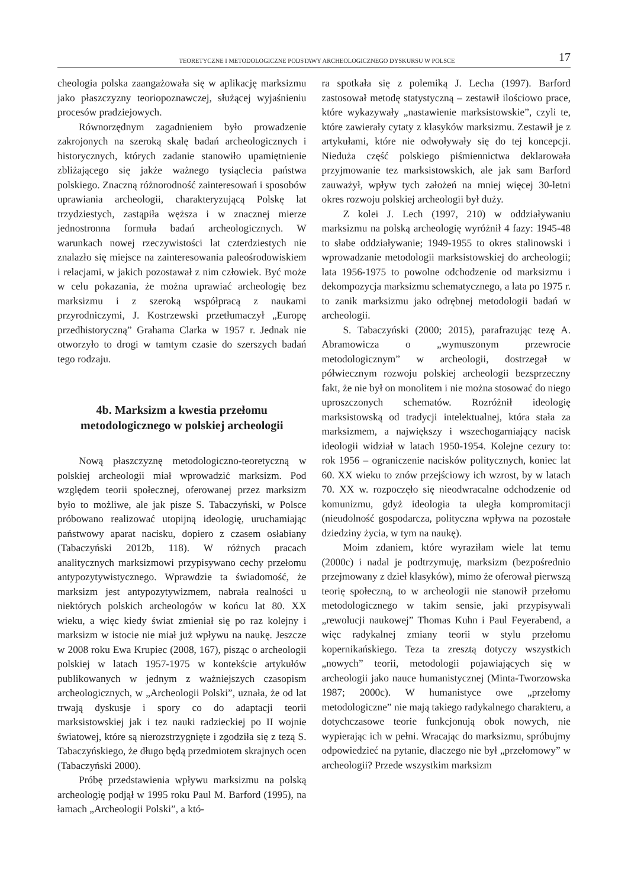TEORETYCZNE I METODOLOGICZNE PODSTAWY ARCHEOLOGICZNEGO DYSKURSU W POLSCE 17
cheologia polska zaangażowała się w aplikację marksizmu jako płaszczyzny teoriopoznawczej, służącej wyjaśnieniu procesów pradziejowych.
Równorzędnym zagadnieniem było prowadzenie zakrojonych na szeroką skalę badań archeologicznych i historycznych, których zadanie stanowiło upamiętnienie zbliżającego się jakże ważnego tysiąclecia państwa polskiego. Znaczną różnorodność zainteresowań i sposobów uprawiania archeologii, charakteryzującą Polskę lat trzydziestych, zastąpiła węższa i w znacznej mierze jednostronna formuła badań archeologicznych. W warunkach nowej rzeczywistości lat czterdziestych nie znalazło się miejsce na zainteresowania paleośrodowiskiem i relacjami, w jakich pozostawał z nim człowiek. Być może w celu pokazania, że można uprawiać archeologię bez marksizmu i z szeroką współpracą z naukami przyrodniczymi, J. Kostrzewski przetłumaczył „Europę przedhistoryczną” Grahama Clarka w 1957 r. Jednak nie otworzyło to drogi w tamtym czasie do szerszych badań tego rodzaju.
4b. Marksizm a kwestia przełomu metodologicznego w polskiej archeologii
Nową płaszczyznę metodologiczno-teoretyczną w polskiej archeologii miał wprowadzić marksizm. Pod względem teorii społecznej, oferowanej przez marksizm było to możliwe, ale jak pisze S. Tabaczyński, w Polsce próbowano realizować utopijną ideologię, uruchamiając państwowy aparat nacisku, dopiero z czasem osłabiany (Tabaczyński 2012b, 118). W różnych pracach analitycznych marksizmowi przypisywano cechy przełomu antypozytywistycznego. Wprawdzie ta świadomość, że marksizm jest antypozytywizmem, nabrała realności u niektórych polskich archeologów w końcu lat 80. XX wieku, a więc kiedy świat zmieniał się po raz kolejny i marksizm w istocie nie miał już wpływu na naukę. Jeszcze w 2008 roku Ewa Krupiec (2008, 167), pisząc o archeologii polskiej w latach 1957-1975 w kontekście artykułów publikowanych w jednym z ważniejszych czasopism archeologicznych, w „Archeologii Polski”, uznała, że od lat trwają dyskusje i spory co do adaptacji teorii marksistowskiej jak i tez nauki radzieckiej po II wojnie światowej, które są nierozstrzygnięte i zgodziła się z tezą S. Tabaczyńskiego, że długo będą przedmiotem skrajnych ocen (Tabaczyński 2000).
Próbę przedstawienia wpływu marksizmu na polską archeologię podjął w 1995 roku Paul M. Barford (1995), na łamach „Archeologii Polski”, a któ-
ra spotkała się z polemiką J. Lecha (1997). Barford zastosował metodę statystyczną – zestawił ilościowo prace, które wykazywały „nastawienie marksistowskie”, czyli te, które zawierały cytaty z klasyków marksizmu. Zestawił je z artykułami, które nie odwoływały się do tej koncepcji. Nieduża część polskiego piśmiennictwa deklarowała przyjmowanie tez marksistowskich, ale jak sam Barford zauważył, wpływ tych założeń na mniej więcej 30-letni okres rozwoju polskiej archeologii był duży.
Z kolei J. Lech (1997, 210) w oddziaływaniu marksizmu na polską archeologię wyróżnił 4 fazy: 1945-48 to słabe oddziaływanie; 1949-1955 to okres stalinowski i wprowadzanie metodologii marksistowskiej do archeologii; lata 1956-1975 to powolne odchodzenie od marksizmu i dekompozycja marksizmu schematycznego, a lata po 1975 r. to zanik marksizmu jako odrębnej metodologii badań w archeologii.
S. Tabaczyński (2000; 2015), parafrazując tezę A. Abramowicza o „wymuszonym przewrocie metodologicznym” w archeologii, dostrzegał w półwiecznym rozwoju polskiej archeologii bezsprzeczny fakt, że nie był on monolitem i nie można stosować do niego uproszczonych schematów. Rozróżnił ideologię marksistowską od tradycji intelektualnej, która stała za marksizmem, a największy i wszechogarniający nacisk ideologii widział w latach 1950-1954. Kolejne cezury to: rok 1956 – ograniczenie nacisków politycznych, koniec lat 60. XX wieku to znów przejściowy ich wzrost, by w latach 70. XX w. rozpoczęło się nieodwracalne odchodzenie od komunizmu, gdyż ideologia ta uległa kompromitacji (nieudolność gospodarcza, polityczna wpływa na pozostałe dziedziny życia, w tym na naukę).
Moim zdaniem, które wyraziłam wiele lat temu (2000c) i nadal je podtrzymuję, marksizm (bezpośrednio przejmowany z dzieł klasyków), mimo że oferował pierwszą teorię społeczną, to w archeologii nie stanowił przełomu metodologicznego w takim sensie, jaki przypisywali „rewolucji naukowej” Thomas Kuhn i Paul Feyerabend, a więc radykalnej zmiany teorii w stylu przełomu kopernikańskiego. Teza ta zresztą dotyczy wszystkich „nowych” teorii, metodologii pojawiających się w archeologii jako nauce humanistycznej (Minta-Tworzowska 1987; 2000c). W humanistyce owe „przełomy metodologiczne” nie mają takiego radykalnego charakteru, a dotychczasowe teorie funkcjonują obok nowych, nie wypierając ich w pełni. Wracając do marksizmu, spróbujmy odpowiedzieć na pytanie, dlaczego nie był „przełomowy” w archeologii? Przede wszystkim marksizm